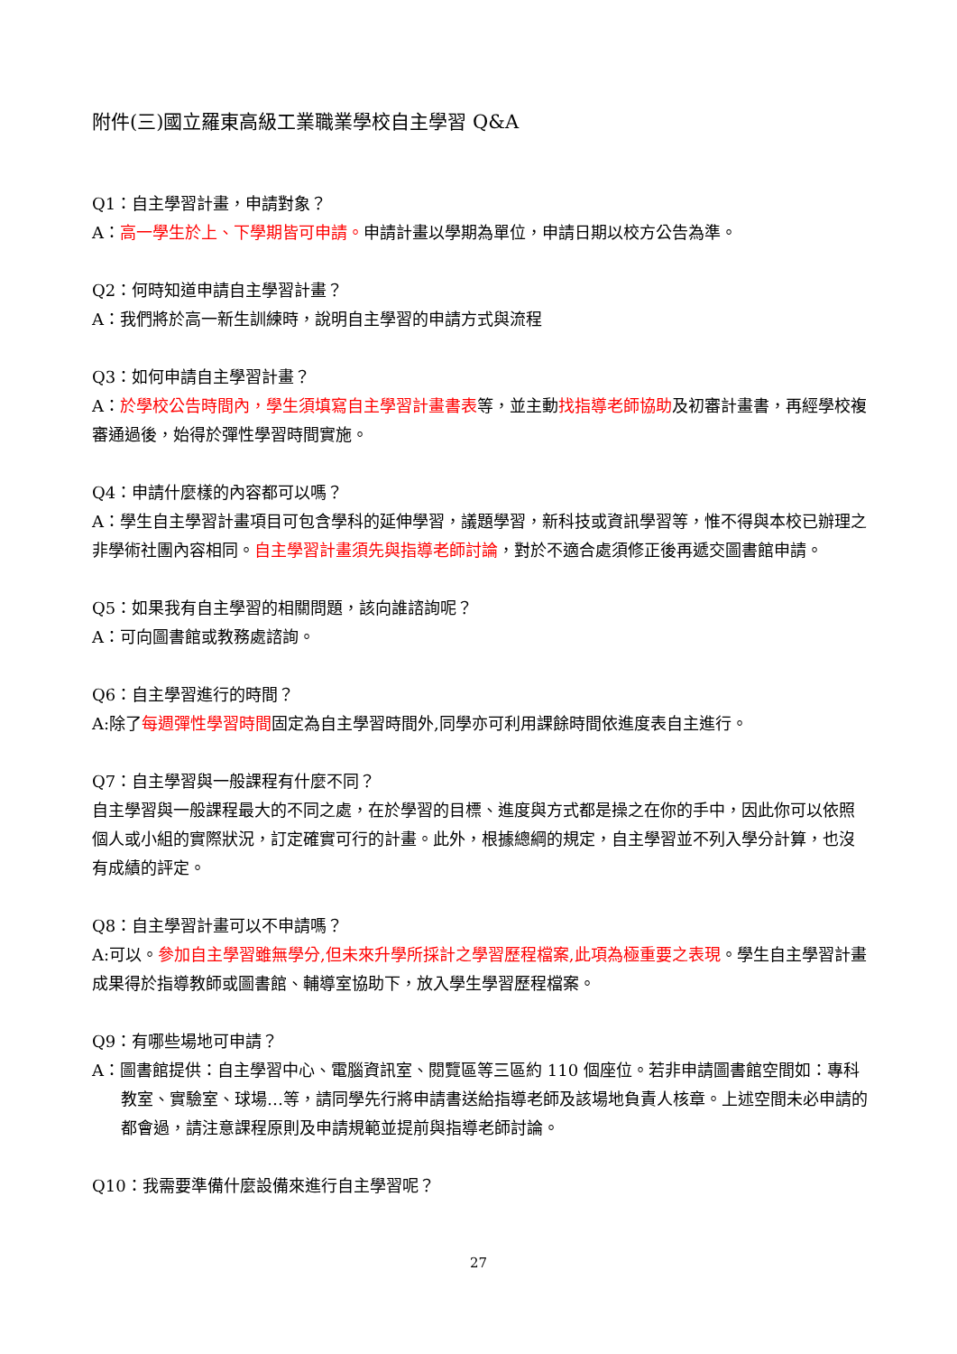附件(三)國立羅東高級工業職業學校自主學習 Q&A
Q1：自主學習計畫，申請對象？
A：高一學生於上、下學期皆可申請。申請計畫以學期為單位，申請日期以校方公告為準。
Q2：何時知道申請自主學習計畫？
A：我們將於高一新生訓練時，說明自主學習的申請方式與流程
Q3：如何申請自主學習計畫？
A：於學校公告時間內，學生須填寫自主學習計畫書表等，並主動找指導老師協助及初審計畫書，再經學校複審通過後，始得於彈性學習時間實施。
Q4：申請什麼樣的內容都可以嗎？
A：學生自主學習計畫項目可包含學科的延伸學習，議題學習，新科技或資訊學習等，惟不得與本校已辦理之非學術社團內容相同。自主學習計畫須先與指導老師討論，對於不適合處須修正後再遞交圖書館申請。
Q5：如果我有自主學習的相關問題，該向誰諮詢呢？
A：可向圖書館或教務處諮詢。
Q6：自主學習進行的時間？
A:除了每週彈性學習時間固定為自主學習時間外,同學亦可利用課餘時間依進度表自主進行。
Q7：自主學習與一般課程有什麼不同？
自主學習與一般課程最大的不同之處，在於學習的目標、進度與方式都是操之在你的手中，因此你可以依照個人或小組的實際狀況，訂定確實可行的計畫。此外，根據總綱的規定，自主學習並不列入學分計算，也沒有成績的評定。
Q8：自主學習計畫可以不申請嗎？
A:可以。參加自主學習雖無學分,但未來升學所採計之學習歷程檔案,此項為極重要之表現。學生自主學習計畫成果得於指導教師或圖書館、輔導室協助下，放入學生學習歷程檔案。
Q9：有哪些場地可申請？
A：圖書館提供：自主學習中心、電腦資訊室、閱覽區等三區約 110 個座位。若非申請圖書館空間如：專科教室、實驗室、球場…等，請同學先行將申請書送給指導老師及該場地負責人核章。上述空間未必申請的都會過，請注意課程原則及申請規範並提前與指導老師討論。
Q10：我需要準備什麼設備來進行自主學習呢？
27